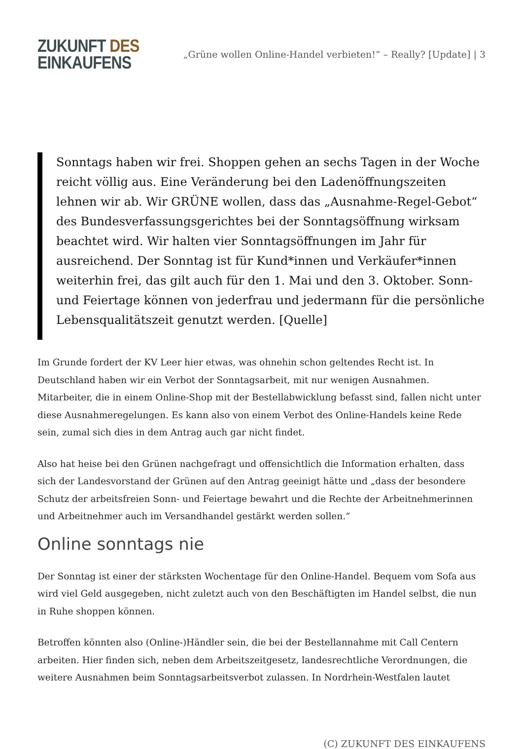ZUKUNFT DES
EINKAUFENS
„Grüne wollen Online-Handel verbieten!“ – Really? [Update] | 3
Sonntags haben wir frei. Shoppen gehen an sechs Tagen in der Woche reicht völlig aus. Eine Veränderung bei den Ladenöffnungszeiten lehnen wir ab. Wir GRÜNE wollen, dass das „Ausnahme-Regel-Gebot“ des Bundesverfassungsgerichtes bei der Sonntagsöffnung wirksam beachtet wird. Wir halten vier Sonntagsöffnungen im Jahr für ausreichend. Der Sonntag ist für Kund*innen und Verkäufer*innen weiterhin frei, das gilt auch für den 1. Mai und den 3. Oktober. Sonn- und Feiertage können von jederfrau und jedermann für die persönliche Lebensqualitätszeit genutzt werden. [Quelle]
Im Grunde fordert der KV Leer hier etwas, was ohnehin schon geltendes Recht ist. In Deutschland haben wir ein Verbot der Sonntagsarbeit, mit nur wenigen Ausnahmen. Mitarbeiter, die in einem Online-Shop mit der Bestellabwicklung befasst sind, fallen nicht unter diese Ausnahmeregelungen. Es kann also von einem Verbot des Online-Handels keine Rede sein, zumal sich dies in dem Antrag auch gar nicht findet.
Also hat heise bei den Grünen nachgefragt und offensichtlich die Information erhalten, dass sich der Landesvorstand der Grünen auf den Antrag geeinigt hätte und „dass der besondere Schutz der arbeitsfreien Sonn- und Feiertage bewahrt und die Rechte der Arbeitnehmerinnen und Arbeitnehmer auch im Versandhandel gestärkt werden sollen.“
Online sonntags nie
Der Sonntag ist einer der stärksten Wochentage für den Online-Handel. Bequem vom Sofa aus wird viel Geld ausgegeben, nicht zuletzt auch von den Beschäftigten im Handel selbst, die nun in Ruhe shoppen können.
Betroffen könnten also (Online-)Händler sein, die bei der Bestellannahme mit Call Centern arbeiten. Hier finden sich, neben dem Arbeitszeitgesetz, landesrechtliche Verordnungen, die weitere Ausnahmen beim Sonntagsarbeitsverbot zulassen. In Nordrhein-Westfalen lautet
(C) ZUKUNFT DES EINKAUFENS